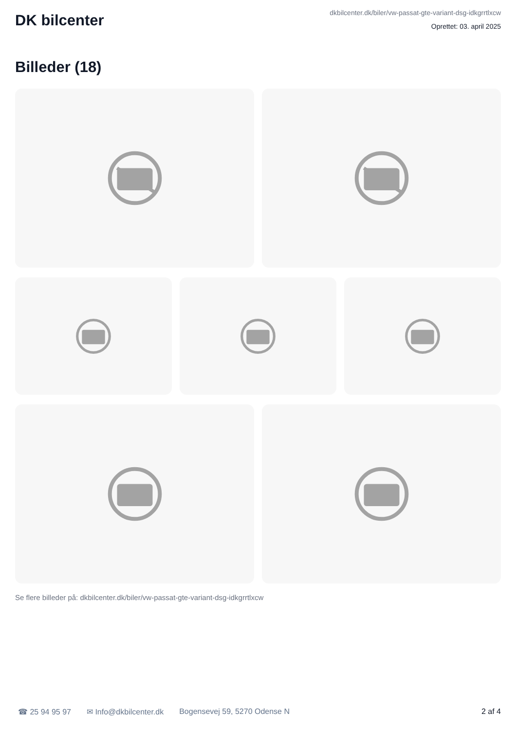DK bilcenter
dkbilcenter.dk/biler/vw-passat-gte-variant-dsg-idkgrrtlxcw
Oprettet: 03. april 2025
Billeder (18)
Se flere billeder på: dkbilcenter.dk/biler/vw-passat-gte-variant-dsg-idkgrrtlxcw
☎ 25 94 95 97 ✉ Info@dkbilcenter.dk Bogensevej 59, 5270 Odense N 2 af 4